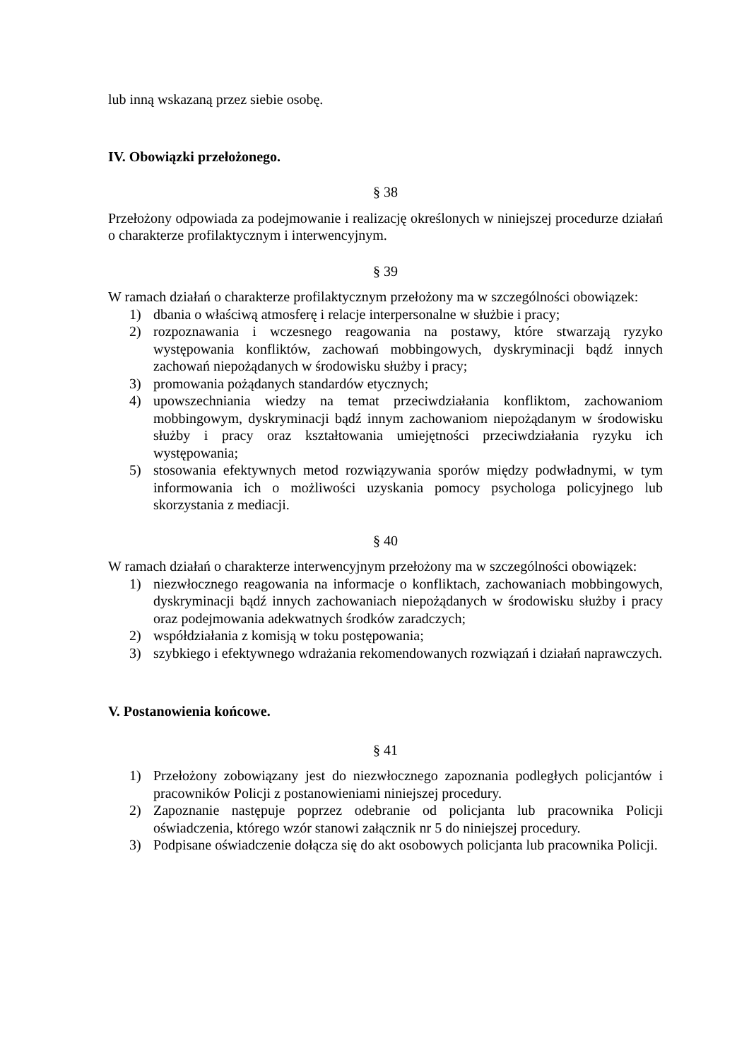lub inną wskazaną przez siebie osobę.
IV. Obowiązki przełożonego.
§ 38
Przełożony odpowiada za podejmowanie i realizację określonych w niniejszej procedurze działań o charakterze profilaktycznym i interwencyjnym.
§ 39
W ramach działań o charakterze profilaktycznym przełożony ma w szczególności obowiązek:
1) dbania o właściwą atmosferę i relacje interpersonalne w służbie i pracy;
2) rozpoznawania i wczesnego reagowania na postawy, które stwarzają ryzyko występowania konfliktów, zachowań mobbingowych, dyskryminacji bądź innych zachowań niepożądanych w środowisku służby i pracy;
3) promowania pożądanych standardów etycznych;
4) upowszechniania wiedzy na temat przeciwdziałania konfliktom, zachowaniom mobbingowym, dyskryminacji bądź innym zachowaniom niepożądanym w środowisku służby i pracy oraz kształtowania umiejętności przeciwdziałania ryzyku ich występowania;
5) stosowania efektywnych metod rozwiązywania sporów między podwładnymi, w tym informowania ich o możliwości uzyskania pomocy psychologa policyjnego lub skorzystania z mediacji.
§ 40
W ramach działań o charakterze interwencyjnym przełożony ma w szczególności obowiązek:
1) niezwłocznego reagowania na informacje o konfliktach, zachowaniach mobbingowych, dyskryminacji bądź innych zachowaniach niepożądanych w środowisku służby i pracy oraz podejmowania adekwatnych środków zaradczych;
2) współdziałania z komisją w toku postępowania;
3) szybkiego i efektywnego wdrażania rekomendowanych rozwiązań i działań naprawczych.
V. Postanowienia końcowe.
§ 41
1) Przełożony zobowiązany jest do niezwłocznego zapoznania podległych policjantów i pracowników Policji z postanowieniami niniejszej procedury.
2) Zapoznanie następuje poprzez odebranie od policjanta lub pracownika Policji oświadczenia, którego wzór stanowi załącznik nr 5 do niniejszej procedury.
3) Podpisane oświadczenie dołącza się do akt osobowych policjanta lub pracownika Policji.